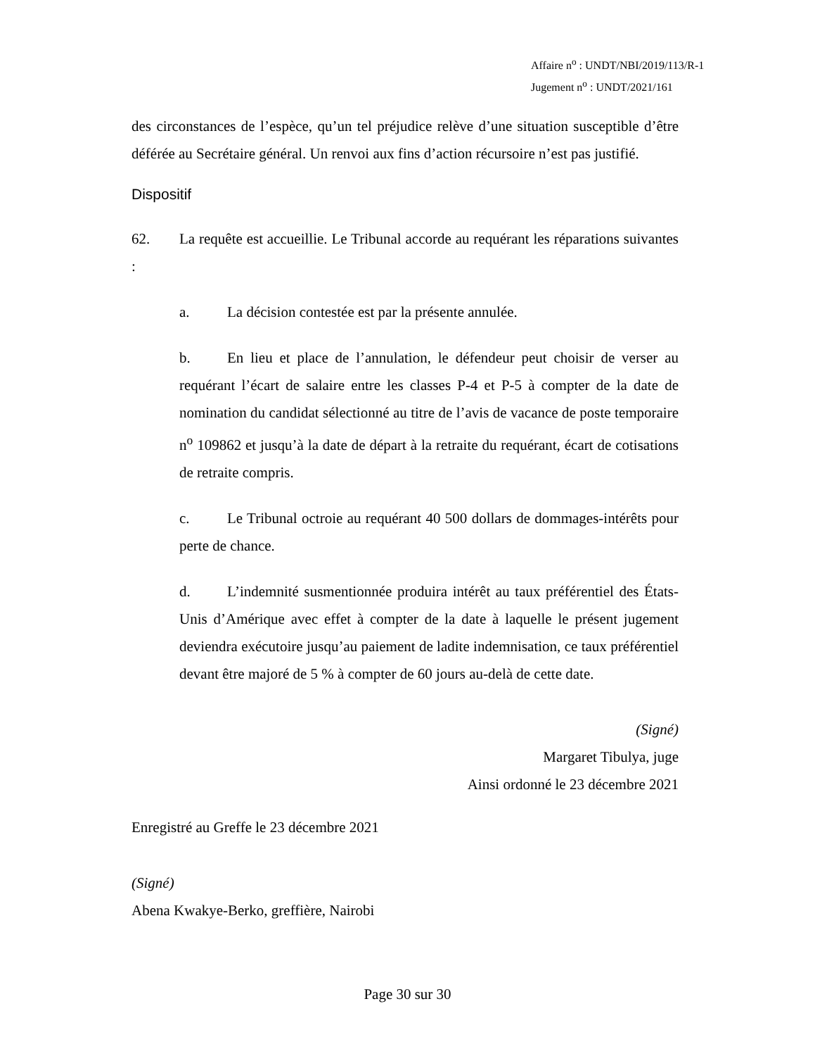Affaire n<sup>o</sup> : UNDT/NBI/2019/113/R-1
Jugement n<sup>o</sup> : UNDT/2021/161
des circonstances de l’espèce, qu’un tel préjudice relève d’une situation susceptible d’être déférée au Secrétaire général. Un renvoi aux fins d’action récursoire n’est pas justifié.
Dispositif
62. La requête est accueillie. Le Tribunal accorde au requérant les réparations suivantes :
a. La décision contestée est par la présente annulée.
b. En lieu et place de l’annulation, le défendeur peut choisir de verser au requérant l’écart de salaire entre les classes P-4 et P-5 à compter de la date de nomination du candidat sélectionné au titre de l’avis de vacance de poste temporaire n<sup>o</sup> 109862 et jusqu’à la date de départ à la retraite du requérant, écart de cotisations de retraite compris.
c. Le Tribunal octroie au requérant 40 500 dollars de dommages-intérêts pour perte de chance.
d. L’indemnité susmentionnée produira intérêt au taux préférentiel des États-Unis d’Amérique avec effet à compter de la date à laquelle le présent jugement deviendra exécutoire jusqu’au paiement de ladite indemnisation, ce taux préférentiel devant être majoré de 5 % à compter de 60 jours au-delà de cette date.
(Signé)
Margaret Tibulya, juge
Ainsi ordonné le 23 décembre 2021
Enregistré au Greffe le 23 décembre 2021
(Signé)
Abena Kwakye-Berko, greffière, Nairobi
Page 30 sur 30